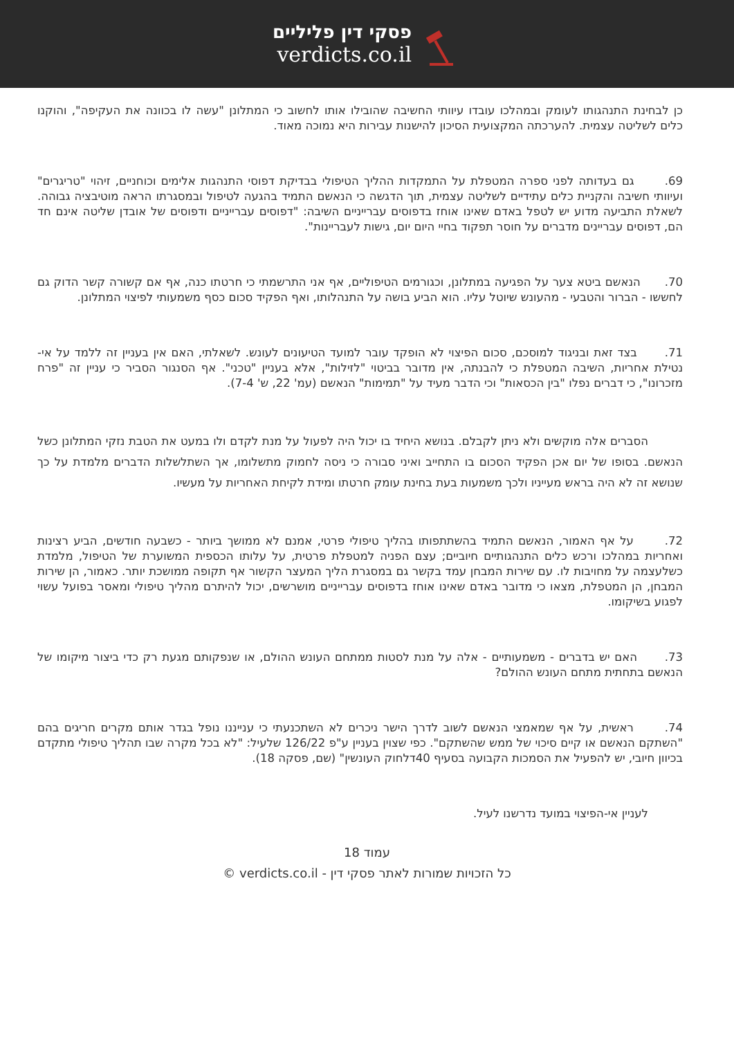פסקי דין פליליים
verdicts.co.il
כן לבחינת התנהגותו לעומק ובמהלכו עובדו עיוותי החשיבה שהובילו אותו לחשוב כי המתלונן "עשה לו בכוונה את העקיפה", והוקנו כלים לשליטה עצמית. להערכתה המקצועית הסיכון להישנות עבירות היא נמוכה מאוד.
69. גם בעדותה לפני ספרה המטפלת על התמקדות ההליך הטיפולי בבדיקת דפוסי התנהגות אלימים וכוחניים, זיהוי "טריגרים" ועיוותי חשיבה והקניית כלים עתידיים לשליטה עצמית, תוך הדגשה כי הנאשם התמיד בהגעה לטיפול ובמסגרתו הראה מוטיבציה גבוהה. לשאלת התביעה מדוע יש לטפל באדם שאינו אוחז בדפוסים עברייניים השיבה: "דפוסים עברייניים ודפוסים של אובדן שליטה אינם חד הם, דפוסים עבריינים מדברים על חוסר תפקוד בחיי היום יום, גישות לעבריינות".
70. הנאשם ביטא צער על הפגיעה במתלונן, וכגורמים הטיפוליים, אף אני התרשמתי כי חרטתו כנה, אף אם קשורה קשר הדוק גם לחששו - הברור והטבעי - מהעונש שיוטל עליו. הוא הביע בושה על התנהלותו, ואף הפקיד סכום כסף משמעותי לפיצוי המתלונן.
71. בצד זאת ובניגוד למוסכם, סכום הפיצוי לא הופקד עובר למועד הטיעונים לעונש. לשאלתי, האם אין בעניין זה ללמד על אי-נטילת אחריות, השיבה המטפלת כי להבנתה, אין מדובר בביטוי "לזילות", אלא בעניין "טכני". אף הסנגור הסביר כי עניין זה "פרח מזכרונו", כי דברים נפלו "בין הכסאות" וכי הדבר מעיד על "תמימות" הנאשם (עמ' 22, ש' 7-4).
הסברים אלה מוקשים ולא ניתן לקבלם. בנושא היחיד בו יכול היה לפעול על מנת לקדם ולו במעט את הטבת נזקי המתלונן כשל הנאשם. בסופו של יום אכן הפקיד הסכום בו התחייב ואיני סבורה כי ניסה לחמוק מתשלומו, אך השתלשלות הדברים מלמדת על כך שנושא זה לא היה בראש מעייניו ולכך משמעות בעת בחינת עומק חרטתו ומידת לקיחת האחריות על מעשיו.
72. על אף האמור, הנאשם התמיד בהשתתפותו בהליך טיפולי פרטי, אמנם לא ממושך ביותר - כשבעה חודשים, הביע רצינות ואחריות במהלכו ורכש כלים התנהגותיים חיוביים; עצם הפניה למטפלת פרטית, על עלותו הכספית המשוערת של הטיפול, מלמדת כשלעצמה על מחויבות לו. עם שירות המבחן עמד בקשר גם במסגרת הליך המעצר הקשור אף תקופה ממושכת יותר. כאמור, הן שירות המבחן, הן המטפלת, מצאו כי מדובר באדם שאינו אוחז בדפוסים עברייניים מושרשים, יכול להיתרם מהליך טיפולי ומאסר בפועל עשוי לפגוע בשיקומו.
73. האם יש בדברים - משמעותיים - אלה על מנת לסטות ממתחם העונש ההולם, או שנפקותם מגעת רק כדי ביצור מיקומו של הנאשם בתחתית מתחם העונש ההולם?
74. ראשית, על אף שמאמצי הנאשם לשוב לדרך הישר ניכרים לא השתכנעתי כי ענייננו נופל בגדר אותם מקרים חריגים בהם "השתקם הנאשם או קיים סיכוי של ממש שהשתקם". כפי שצוין בעניין ע"פ 126/22 שלעיל: "לא בכל מקרה שבו תהליך טיפולי מתקדם בכיוון חיובי, יש להפעיל את הסמכות הקבועה בסעיף 40דלחוק העונשין" (שם, פסקה 18).
לעניין אי-הפיצוי במועד נדרשנו לעיל.
עמוד 18
כל הזכויות שמורות לאתר פסקי דין - verdicts.co.il ©